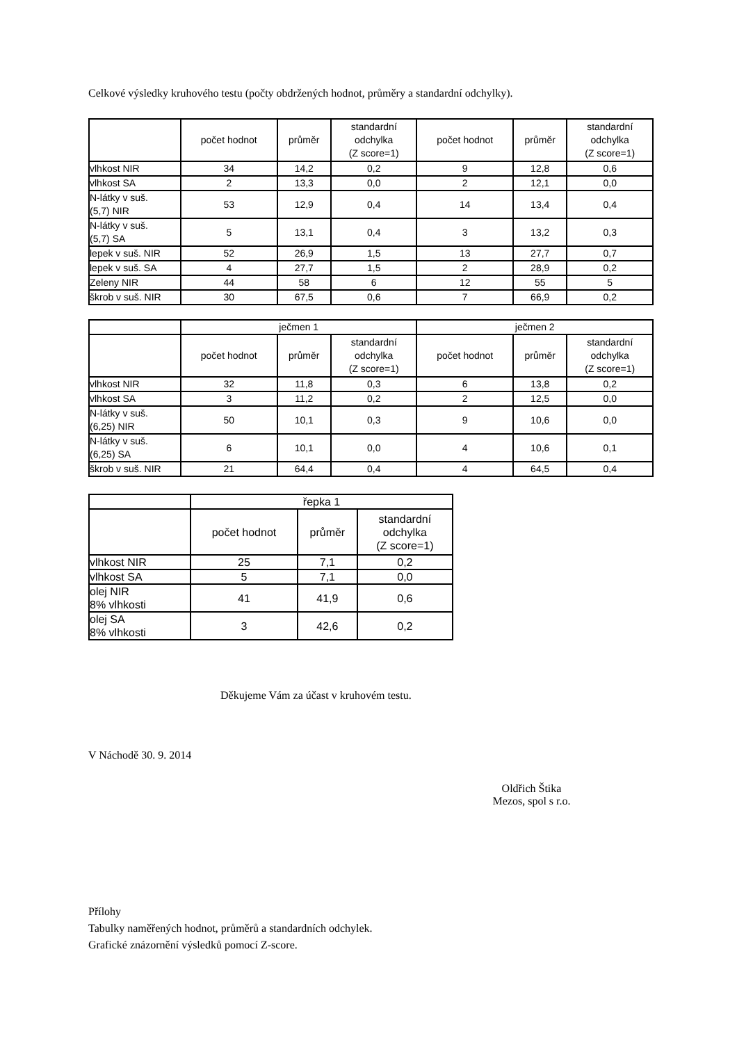Celkové výsledky kruhového testu (počty obdržených hodnot, průměry a standardní odchylky).
| | počet hodnot | průměr | standardní odchylka (Z score=1) | počet hodnot | průměr | standardní odchylka (Z score=1) |
| --- | --- | --- | --- | --- | --- | --- |
| vlhkost NIR | 34 | 14,2 | 0,2 | 9 | 12,8 | 0,6 |
| vlhkost SA | 2 | 13,3 | 0,0 | 2 | 12,1 | 0,0 |
| N-látky v suš. (5,7) NIR | 53 | 12,9 | 0,4 | 14 | 13,4 | 0,4 |
| N-látky v suš. (5,7) SA | 5 | 13,1 | 0,4 | 3 | 13,2 | 0,3 |
| lepek v suš. NIR | 52 | 26,9 | 1,5 | 13 | 27,7 | 0,7 |
| lepek v suš. SA | 4 | 27,7 | 1,5 | 2 | 28,9 | 0,2 |
| Zeleny NIR | 44 | 58 | 6 | 12 | 55 | 5 |
| škrob v suš. NIR | 30 | 67,5 | 0,6 | 7 | 66,9 | 0,2 |
| | ječmen 1 | | | ječmen 2 | | |
| --- | --- | --- | --- | --- | --- | --- |
| | počet hodnot | průměr | standardní odchylka (Z score=1) | počet hodnot | průměr | standardní odchylka (Z score=1) |
| vlhkost NIR | 32 | 11,8 | 0,3 | 6 | 13,8 | 0,2 |
| vlhkost SA | 3 | 11,2 | 0,2 | 2 | 12,5 | 0,0 |
| N-látky v suš. (6,25) NIR | 50 | 10,1 | 0,3 | 9 | 10,6 | 0,0 |
| N-látky v suš. (6,25) SA | 6 | 10,1 | 0,0 | 4 | 10,6 | 0,1 |
| škrob v suš. NIR | 21 | 64,4 | 0,4 | 4 | 64,5 | 0,4 |
| | řepka 1 | | |
| --- | --- | --- | --- |
| | počet hodnot | průměr | standardní odchylka (Z score=1) |
| vlhkost NIR | 25 | 7,1 | 0,2 |
| vlhkost SA | 5 | 7,1 | 0,0 |
| olej NIR 8% vlhkosti | 41 | 41,9 | 0,6 |
| olej SA 8% vlhkosti | 3 | 42,6 | 0,2 |
Děkujeme Vám za účast v kruhovém testu.
V Náchodě 30. 9. 2014
Oldřich Štika
Mezos, spol s r.o.
Přílohy
Tabulky naměřených hodnot, průměrů a standardních odchylek.
Grafické znázornění výsledků pomocí Z-score.